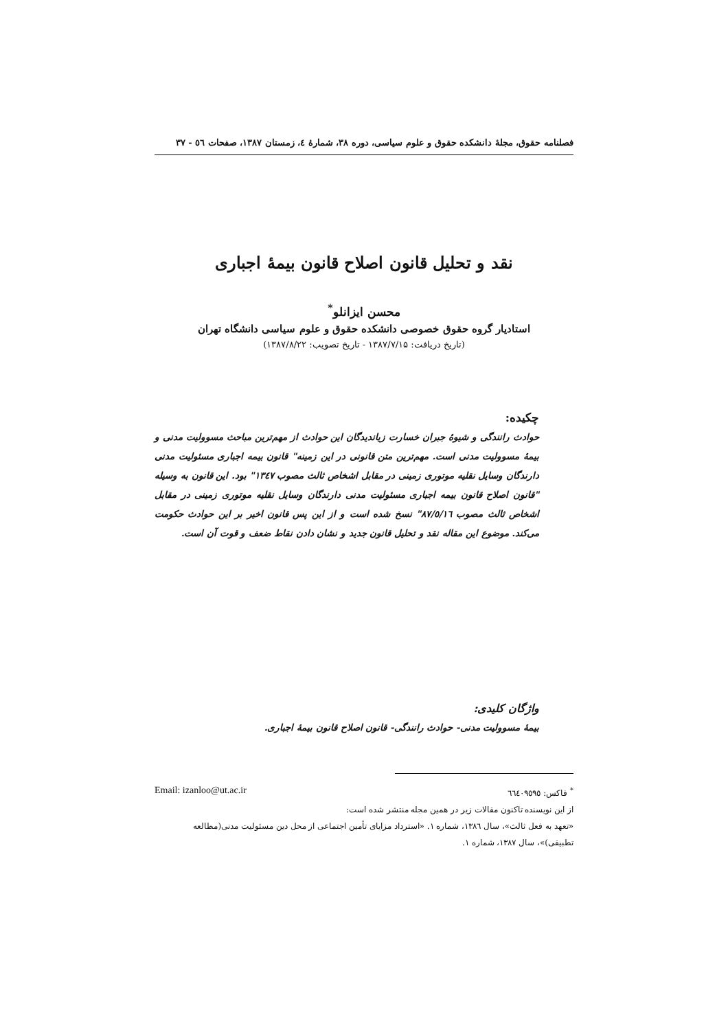فصلنامه حقوق، مجلهٔ دانشکده حقوق و علوم سیاسی، دوره ۳۸، شمارهٔ ٤، زمستان ۱۳۸۷، صفحات ٥٦ - ۳۷
نقد و تحلیل قانون اصلاح قانون بیمهٔ اجباری
محسن ایزانلو<sup>*</sup>
استادیار گروه حقوق خصوصی دانشکده حقوق و علوم سیاسی دانشگاه تهران
(تاریخ دریافت: ۱۳۸۷/۷/۱۵ - تاریخ تصویب: ۱۳۸۷/۸/۲۲)
چکیده:
حوادث رانندگی و شیوهٔ جبران خسارت زیاندیدگان این حوادث از مهم‌ترین مباحث مسوولیت مدنی و بیمهٔ مسوولیت مدنی است. مهم‌ترین متن قانونی در این زمینه" قانون بیمه اجباری مسئولیت مدنی دارندگان وسایل نقلیه موتوری زمینی در مقابل اشخاص ثالث مصوب ۱۳٤۷" بود. این قانون به وسیله "قانون اصلاح قانون بیمه اجباری مسئولیت مدنی دارندگان وسایل نقلیه موتوری زمینی در مقابل اشخاص ثالث مصوب ۸۷/٥/۱٦" نسخ شده است و از این پس قانون اخیر بر این حوادث حکومت می‌کند. موضوع این مقاله نقد و تحلیل قانون جدید و نشان دادن نقاط ضعف و قوت آن است.
واژگان کلیدی:
بیمهٔ مسوولیت مدنی- حوادث رانندگی- قانون اصلاح قانون بیمهٔ اجباری.
<sup>*</sup> فاکس: ٦٦٤۰۹٥۹٥ Email: izanloo@ut.ac.ir
از این نویسنده تاکنون مقالات زیر در همین مجله منتشر شده است:
«تعهد به فعل ثالث»، سال ۱۳۸٦، شماره ۱. «استرداد مزایای تأمین اجتماعی از محل دین مسئولیت مدنی(مطالعه تطبیقی)»، سال ۱۳۸۷، شماره ۱.